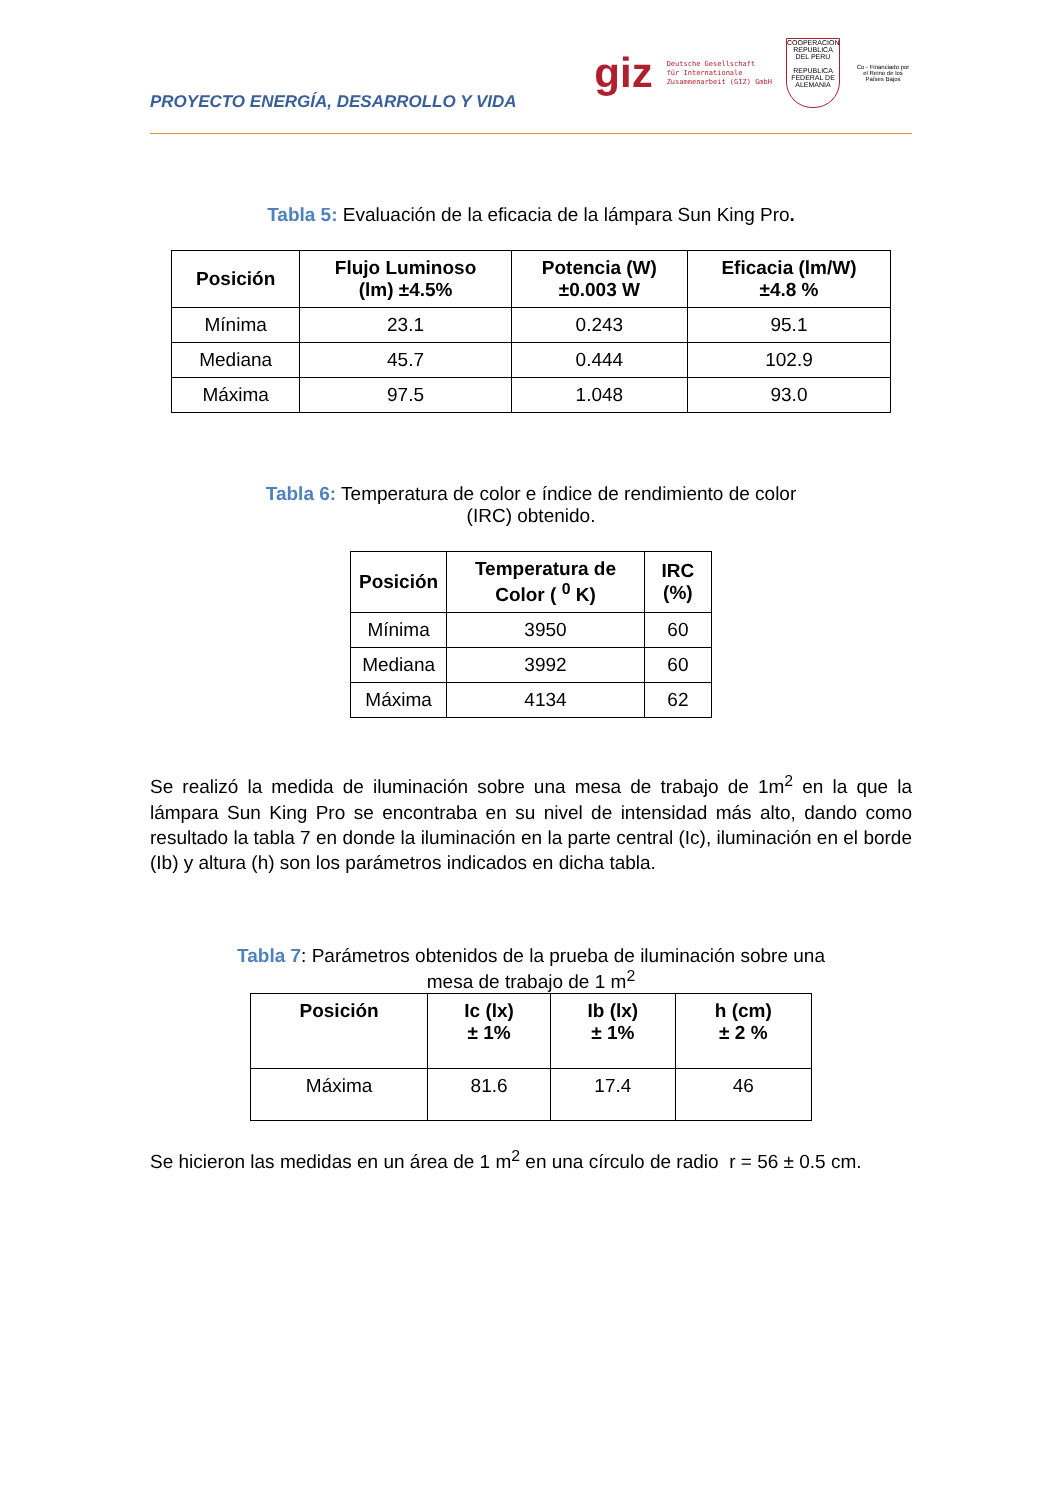PROYECTO ENERGÍA, DESARROLLO Y VIDA
giz Deutsche Gesellschaft
für Internationale
Zusammenarbeit (GIZ) GmbH
COOPERACION
REPUBLICA DEL PERU
REPUBLICA FEDERAL DE ALEMANIA
Co - Financiado por el Reino de los Países Bajos
Tabla 5: Evaluación de la eficacia de la lámpara Sun King Pro.
| Posición | Flujo Luminoso (lm) ±4.5% | Potencia (W) ±0.003 W | Eficacia (lm/W) ±4.8 % |
| --- | --- | --- | --- |
| Mínima | 23.1 | 0.243 | 95.1 |
| Mediana | 45.7 | 0.444 | 102.9 |
| Máxima | 97.5 | 1.048 | 93.0 |
Tabla 6: Temperatura de color e índice de rendimiento de color
(IRC) obtenido.
| Posición | Temperatura de Color ( <sup>0</sup> K) | IRC (%) |
| --- | --- | --- |
| Mínima | 3950 | 60 |
| Mediana | 3992 | 60 |
| Máxima | 4134 | 62 |
Se realizó la medida de iluminación sobre una mesa de trabajo de 1m<sup>2</sup> en la que la lámpara Sun King Pro se encontraba en su nivel de intensidad más alto, dando como resultado la tabla 7 en donde la iluminación en la parte central (Ic), iluminación en el borde (Ib) y altura (h) son los parámetros indicados en dicha tabla.
Tabla 7: Parámetros obtenidos de la prueba de iluminación sobre una
mesa de trabajo de 1 m<sup>2</sup>
| Posición | Ic (lx) ± 1% | Ib (lx) ± 1% | h (cm) ± 2 % |
| --- | --- | --- | --- |
| Máxima | 81.6 | 17.4 | 46 |
Se hicieron las medidas en un área de 1 m<sup>2</sup> en una círculo de radio r = 56 ± 0.5 cm.